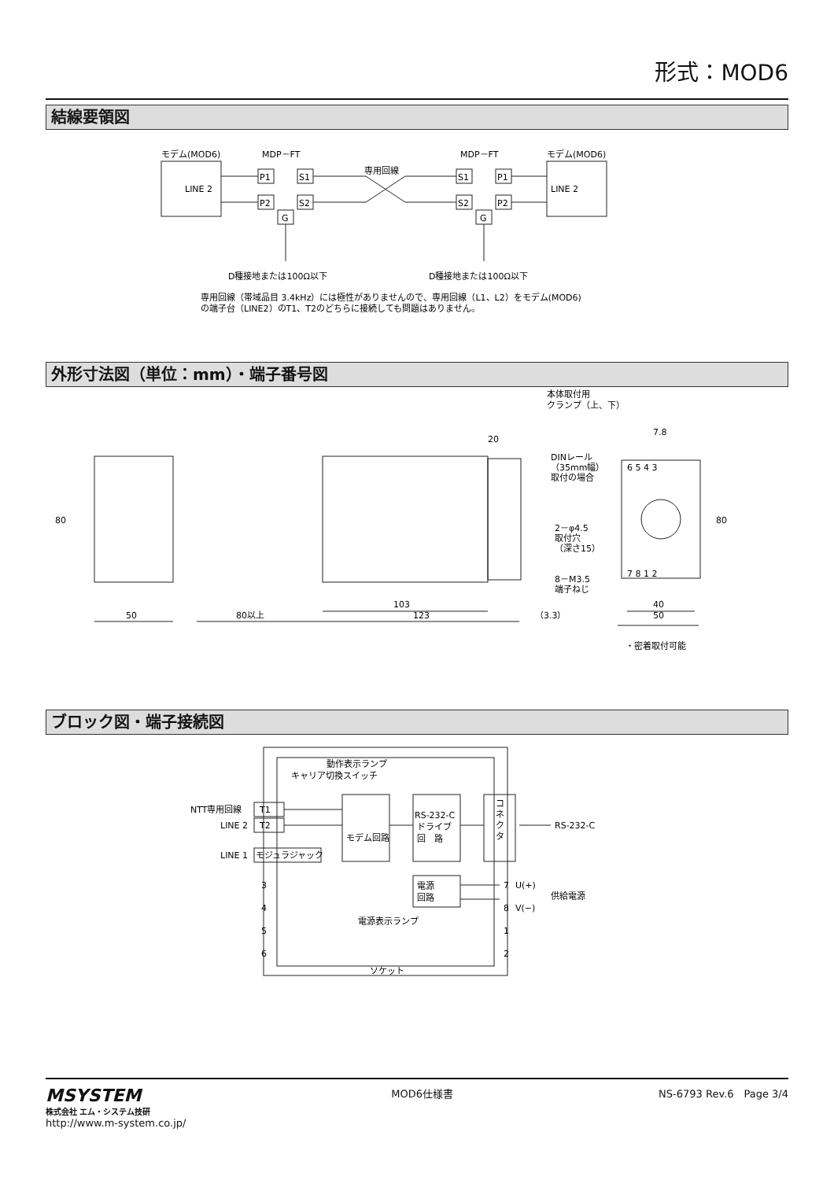形式：MOD6
結線要領図
モデム(MOD6)
MDP－FT
MDP－FT
モデム(MOD6)
LINE 2
LINE 2
専用回線
P1
P2
S1
S2
G
S1
S2
P1
P2
G
D種接地または100Ω以下
D種接地または100Ω以下
専用回線（帯域品目 3.4kHz）には極性がありませんので、専用回線（L1、L2）をモデム(MOD6)
の端子台（LINE2）のT1、T2のどちらに接続しても問題はありません。
外形寸法図（単位：mm）・端子番号図
本体取付用
クランプ（上、下）
20
7.8
DINレール
（35mm幅）
取付の場合
80
80
2－φ4.5
取付穴
（深さ15）
8－M3.5
端子ねじ
6 5 4 3
7 8 1 2
103
50
80以上
123
（3.3）
40
50
・密着取付可能
ブロック図・端子接続図
動作表示ランプ
キャリア切換スイッチ
NTT専用回線
T1
LINE 2
T2
LINE 1
モジュラジャック
モデム回路
RS-232-C
ドライブ
回　路
コ
ネ
ク
タ
RS-232-C
電源
回路
電源表示ランプ
3
4
5
6
7
U(+)
8
V(−)
1
2
供給電源
ソケット
MSYSTEM
株式会社 エム・システム技研
http://www.m-system.co.jp/
MOD6仕様書 NS-6793 Rev.6　Page 3/4